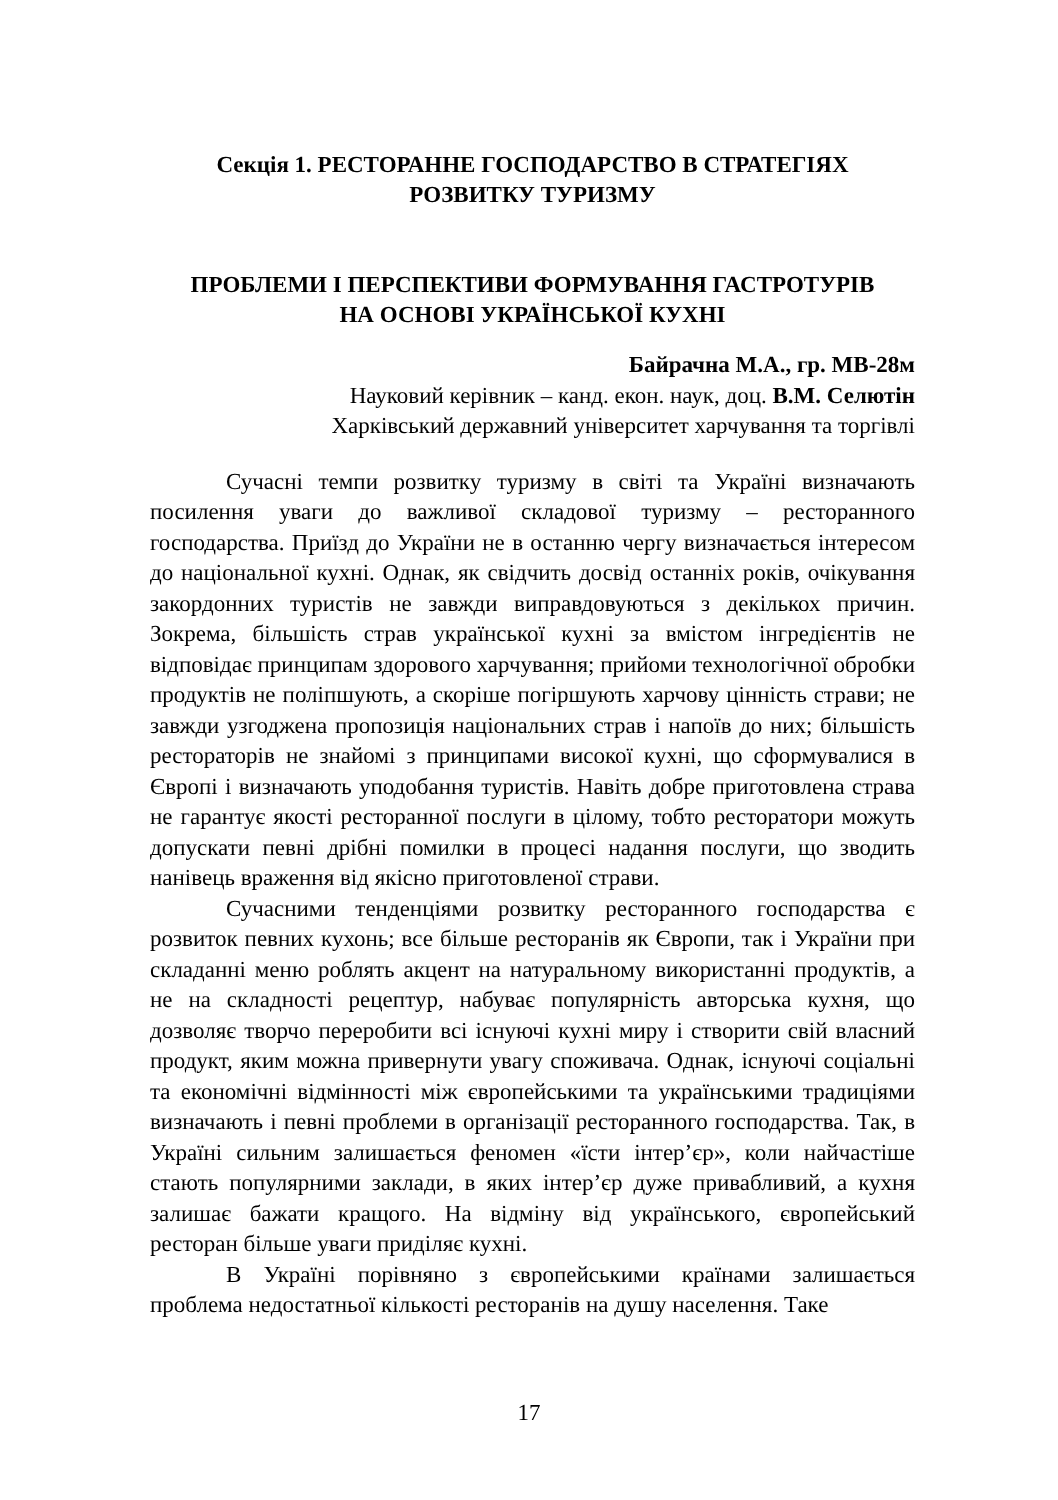Секція 1. РЕСТОРАННЕ ГОСПОДАРСТВО В СТРАТЕГІЯХ
РОЗВИТКУ ТУРИЗМУ
ПРОБЛЕМИ І ПЕРСПЕКТИВИ ФОРМУВАННЯ ГАСТРОТУРІВ
НА ОСНОВІ УКРАЇНСЬКОЇ КУХНІ
Байрачна М.А., гр. МВ-28м
Науковий керівник – канд. екон. наук, доц. В.М. Селютін
Харківський державний університет харчування та торгівлі
Сучасні темпи розвитку туризму в світі та Україні визначають посилення уваги до важливої складової туризму – ресторанного господарства. Приїзд до України не в останню чергу визначається інтересом до національної кухні. Однак, як свідчить досвід останніх років, очікування закордонних туристів не завжди виправдовуються з декількох причин. Зокрема, більшість страв української кухні за вмістом інгредієнтів не відповідає принципам здорового харчування; прийоми технологічної обробки продуктів не поліпшують, а скоріше погіршують харчову цінність страви; не завжди узгоджена пропозиція національних страв і напоїв до них; більшість рестораторів не знайомі з принципами високої кухні, що сформувалися в Європі і визначають уподобання туристів. Навіть добре приготовлена страва не гарантує якості ресторанної послуги в цілому, тобто ресторатори можуть допускати певні дрібні помилки в процесі надання послуги, що зводить нанівець враження від якісно приготовленої страви.
Сучасними тенденціями розвитку ресторанного господарства є розвиток певних кухонь; все більше ресторанів як Європи, так і України при складанні меню роблять акцент на натуральному використанні продуктів, а не на складності рецептур, набуває популярність авторська кухня, що дозволяє творчо переробити всі існуючі кухні миру і створити свій власний продукт, яким можна привернути увагу споживача. Однак, існуючі соціальні та економічні відмінності між європейськими та українськими традиціями визначають і певні проблеми в організації ресторанного господарства. Так, в Україні сильним залишається феномен «їсти інтер’єр», коли найчастіше стають популярними заклади, в яких інтер’єр дуже привабливий, а кухня залишає бажати кращого. На відміну від українського, європейський ресторан більше уваги приділяє кухні.
В Україні порівняно з європейськими країнами залишається проблема недостатньої кількості ресторанів на душу населення. Таке
17